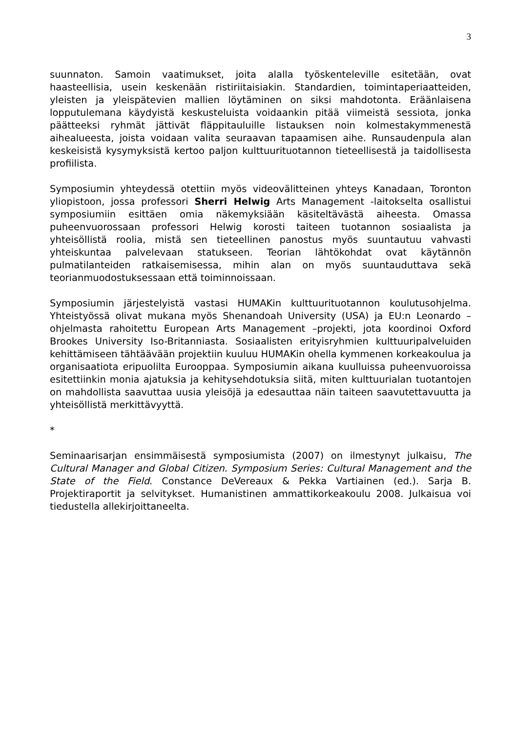3
suunnaton. Samoin vaatimukset, joita alalla työskenteleville esitetään, ovat haasteellisia, usein keskenään ristiriitaisiakin. Standardien, toimintaperiaatteiden, yleisten ja yleispätevien mallien löytäminen on siksi mahdotonta. Eräänlaisena lopputulemana käydyistä keskusteluista voidaankin pitää viimeistä sessiota, jonka päätteeksi ryhmät jättivät fläppitauluille listauksen noin kolmestakymmenestä aihealueesta, joista voidaan valita seuraavan tapaamisen aihe. Runsaudenpula alan keskeisistä kysymyksistä kertoo paljon kulttuurituotannon tieteellisestä ja taidollisesta profiilista.
Symposiumin yhteydessä otettiin myös videovälitteinen yhteys Kanadaan, Toronton yliopistoon, jossa professori Sherri Helwig Arts Management -laitokselta osallistui symposiumiin esittäen omia näkemyksiään käsiteltävästä aiheesta. Omassa puheenvuorossaan professori Helwig korosti taiteen tuotannon sosiaalista ja yhteisöllistä roolia, mistä sen tieteellinen panostus myös suuntautuu vahvasti yhteiskuntaa palvelevaan statukseen. Teorian lähtökohdat ovat käytännön pulmatilanteiden ratkaisemisessa, mihin alan on myös suuntauduttava sekä teorianmuodostuksessaan että toiminnoissaan.
Symposiumin järjestelyistä vastasi HUMAKin kulttuurituotannon koulutusohjelma. Yhteistyössä olivat mukana myös Shenandoah University (USA) ja EU:n Leonardo – ohjelmasta rahoitettu European Arts Management –projekti, jota koordinoi Oxford Brookes University Iso-Britanniasta. Sosiaalisten erityisryhmien kulttuuripalveluiden kehittämiseen tähtäävään projektiin kuuluu HUMAKin ohella kymmenen korkeakoulua ja organisaatiota eripuolilta Eurooppaa. Symposiumin aikana kuulluissa puheenvuoroissa esitettiinkin monia ajatuksia ja kehitysehdotuksia siitä, miten kulttuurialan tuotantojen on mahdollista saavuttaa uusia yleisöjä ja edesauttaa näin taiteen saavutettavuutta ja yhteisöllistä merkittävyyttä.
*
Seminaarisarjan ensimmäisestä symposiumista (2007) on ilmestynyt julkaisu, The Cultural Manager and Global Citizen. Symposium Series: Cultural Management and the State of the Field. Constance DeVereaux & Pekka Vartiainen (ed.). Sarja B. Projektiraportit ja selvitykset. Humanistinen ammattikorkeakoulu 2008. Julkaisua voi tiedustella allekirjoittaneelta.